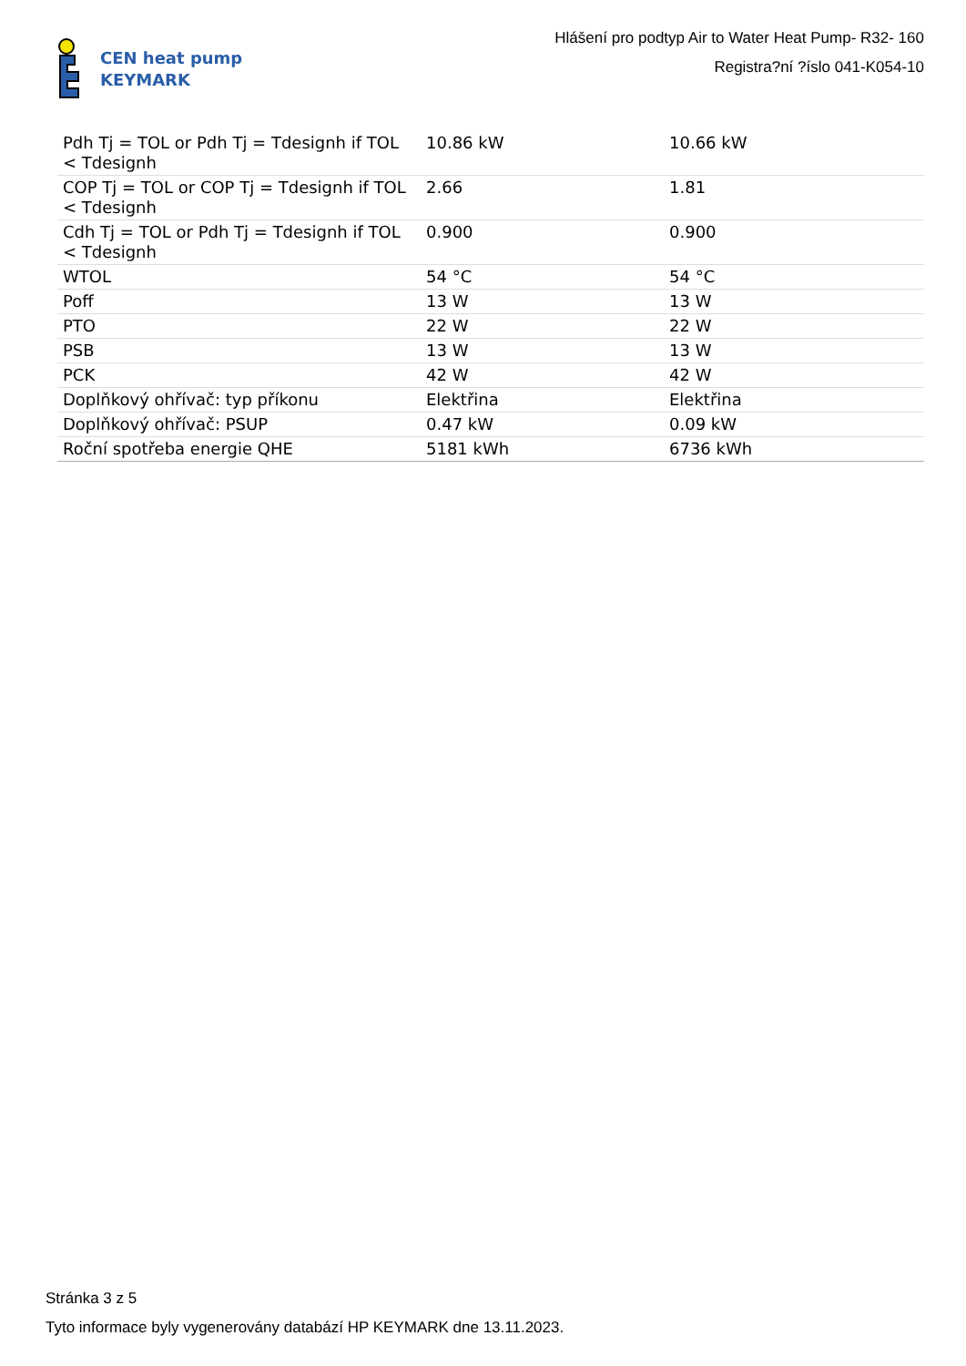CEN heat pump
KEYMARK
Hlášení pro podtyp Air to Water Heat Pump- R32- 160
Registra?ní ?íslo 041-K054-10
| Pdh Tj = TOL or Pdh Tj = Tdesignh if TOL < Tdesignh | 10.86 kW | 10.66 kW |
| COP Tj = TOL or COP Tj = Tdesignh if TOL < Tdesignh | 2.66 | 1.81 |
| Cdh Tj = TOL or Pdh Tj = Tdesignh if TOL < Tdesignh | 0.900 | 0.900 |
| WTOL | 54 °C | 54 °C |
| Poff | 13 W | 13 W |
| PTO | 22 W | 22 W |
| PSB | 13 W | 13 W |
| PCK | 42 W | 42 W |
| Doplňkový ohřívač: typ příkonu | Elektřina | Elektřina |
| Doplňkový ohřívač: PSUP | 0.47 kW | 0.09 kW |
| Roční spotřeba energie QHE | 5181 kWh | 6736 kWh |
Stránka 3 z 5
Tyto informace byly vygenerovány databází HP KEYMARK dne 13.11.2023.